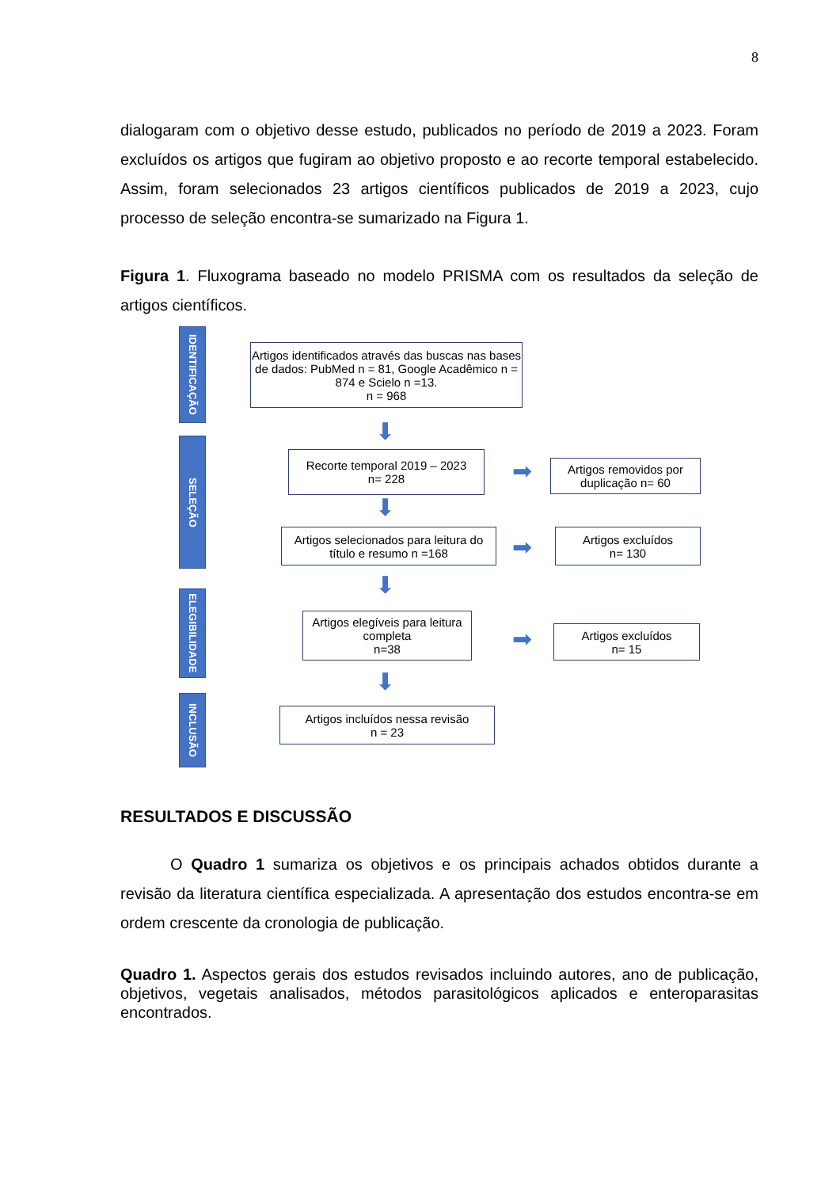8
dialogaram com o objetivo desse estudo, publicados no período de 2019 a 2023. Foram excluídos os artigos que fugiram ao objetivo proposto e ao recorte temporal estabelecido. Assim, foram selecionados 23 artigos científicos publicados de 2019 a 2023, cujo processo de seleção encontra-se sumarizado na Figura 1.
Figura 1. Fluxograma baseado no modelo PRISMA com os resultados da seleção de artigos científicos.
IDENTIFICAÇÃO
SELEÇÃO
ELEGIBILIDADE
INCLUSÃO
Artigos identificados através das buscas nas bases de dados: PubMed n = 81, Google Acadêmico n = 874 e Scielo n =13.
n = 968
⬇
Recorte temporal 2019 – 2023
n= 228
➡
Artigos removidos por duplicação n= 60
⬇
Artigos selecionados para leitura do título e resumo n =168
➡
Artigos excluídos
n= 130
⬇
Artigos elegíveis para leitura completa
n=38
➡
Artigos excluídos
n= 15
⬇
Artigos incluídos nessa revisão
n = 23
RESULTADOS E DISCUSSÃO
O Quadro 1 sumariza os objetivos e os principais achados obtidos durante a revisão da literatura científica especializada. A apresentação dos estudos encontra-se em ordem crescente da cronologia de publicação.
Quadro 1. Aspectos gerais dos estudos revisados incluindo autores, ano de publicação, objetivos, vegetais analisados, métodos parasitológicos aplicados e enteroparasitas encontrados.